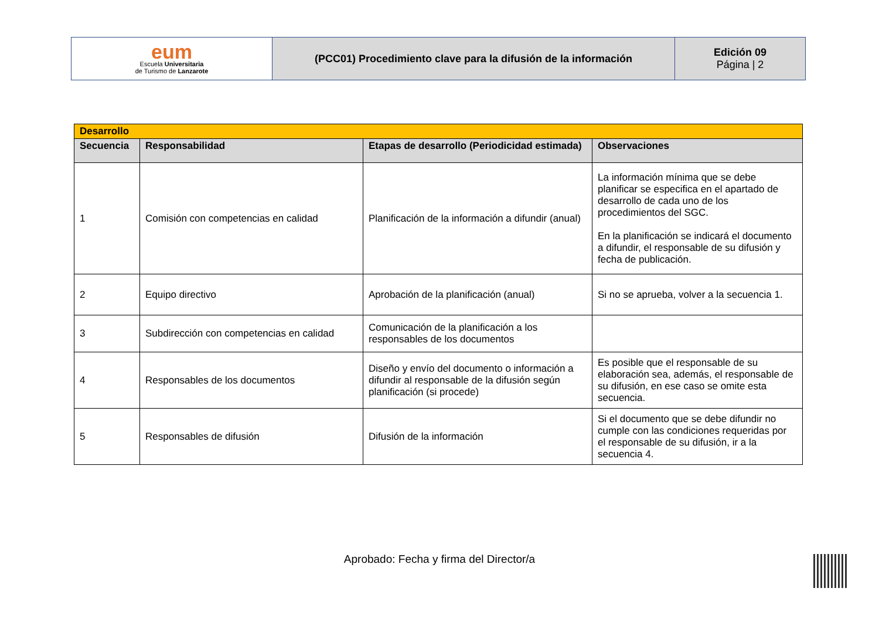| eum Escuela Universitaria de Turismo de Lanzarote | (PCC01) Procedimiento clave para la difusión de la información | Edición 09 Página / 2 |
| Desarrollo | | | |
| Secuencia | Responsabilidad | Etapas de desarrollo (Periodicidad estimada) | Observaciones |
| 1 | Comisión con competencias en calidad | Planificación de la información a difundir (anual) | La información mínima que se debe planificar se especifica en el apartado de desarrollo de cada uno de los procedimientos del SGC. En la planificación se indicará el documento a difundir, el responsable de su difusión y fecha de publicación. |
| 2 | Equipo directivo | Aprobación de la planificación (anual) | Si no se aprueba, volver a la secuencia 1. |
| 3 | Subdirección con competencias en calidad | Comunicación de la planificación a los responsables de los documentos | |
| 4 | Responsables de los documentos | Diseño y envío del documento o información a difundir al responsable de la difusión según planificación (si procede) | Es posible que el responsable de su elaboración sea, además, el responsable de su difusión, en ese caso se omite esta secuencia. |
| 5 | Responsables de difusión | Difusión de la información | Si el documento que se debe difundir no cumple con las condiciones requeridas por el responsable de su difusión, ir a la secuencia 4. |
Aprobado: Fecha y firma del Director/a